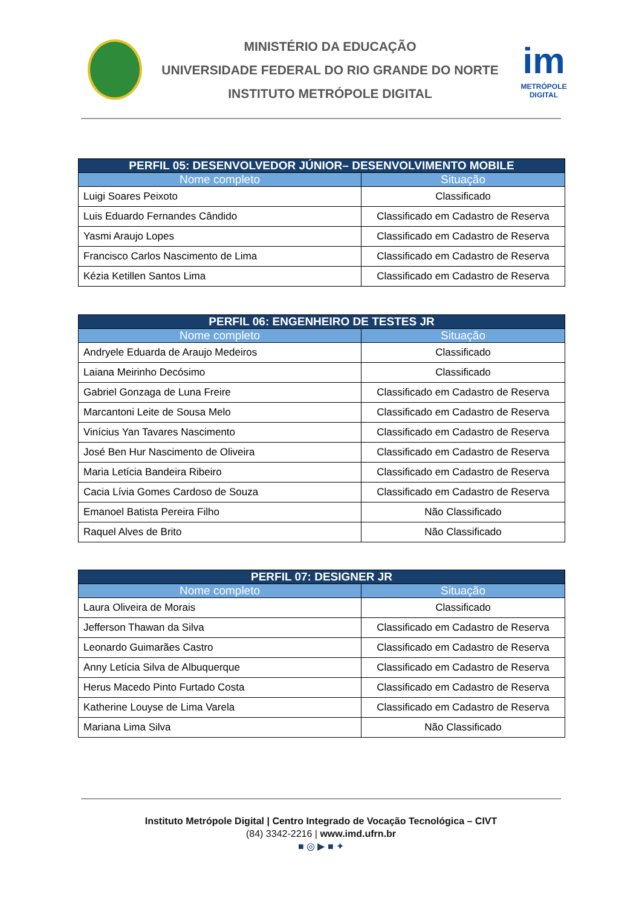MINISTÉRIO DA EDUCAÇÃO
UNIVERSIDADE FEDERAL DO RIO GRANDE DO NORTE
INSTITUTO METRÓPOLE DIGITAL
im
METRÓPOLE
DIGITAL
| PERFIL 05: DESENVOLVEDOR JÚNIOR– DESENVOLVIMENTO MOBILE | |
| --- | --- |
| Nome completo | Situação |
| Luigi Soares Peixoto | Classificado |
| Luis Eduardo Fernandes Cândido | Classificado em Cadastro de Reserva |
| Yasmi Araujo Lopes | Classificado em Cadastro de Reserva |
| Francisco Carlos Nascimento de Lima | Classificado em Cadastro de Reserva |
| Kézia Ketillen Santos Lima | Classificado em Cadastro de Reserva |
| PERFIL 06: ENGENHEIRO DE TESTES JR | |
| --- | --- |
| Nome completo | Situação |
| Andryele Eduarda de Araujo Medeiros | Classificado |
| Laiana Meirinho Decósimo | Classificado |
| Gabriel Gonzaga de Luna Freire | Classificado em Cadastro de Reserva |
| Marcantoni Leite de Sousa Melo | Classificado em Cadastro de Reserva |
| Vinícius Yan Tavares Nascimento | Classificado em Cadastro de Reserva |
| José Ben Hur Nascimento de Oliveira | Classificado em Cadastro de Reserva |
| Maria Letícia Bandeira Ribeiro | Classificado em Cadastro de Reserva |
| Cacia Lívia Gomes Cardoso de Souza | Classificado em Cadastro de Reserva |
| Emanoel Batista Pereira Filho | Não Classificado |
| Raquel Alves de Brito | Não Classificado |
| PERFIL 07: DESIGNER JR | |
| --- | --- |
| Nome completo | Situação |
| Laura Oliveira de Morais | Classificado |
| Jefferson Thawan da Silva | Classificado em Cadastro de Reserva |
| Leonardo Guimarães Castro | Classificado em Cadastro de Reserva |
| Anny Letícia Silva de Albuquerque | Classificado em Cadastro de Reserva |
| Herus Macedo Pinto Furtado Costa | Classificado em Cadastro de Reserva |
| Katherine Louyse de Lima Varela | Classificado em Cadastro de Reserva |
| Mariana Lima Silva | Não Classificado |
Instituto Metrópole Digital | Centro Integrado de Vocação Tecnológica – CIVT
(84) 3342-2216 | www.imd.ufrn.br
■ ◎ ▶ ■ ✦